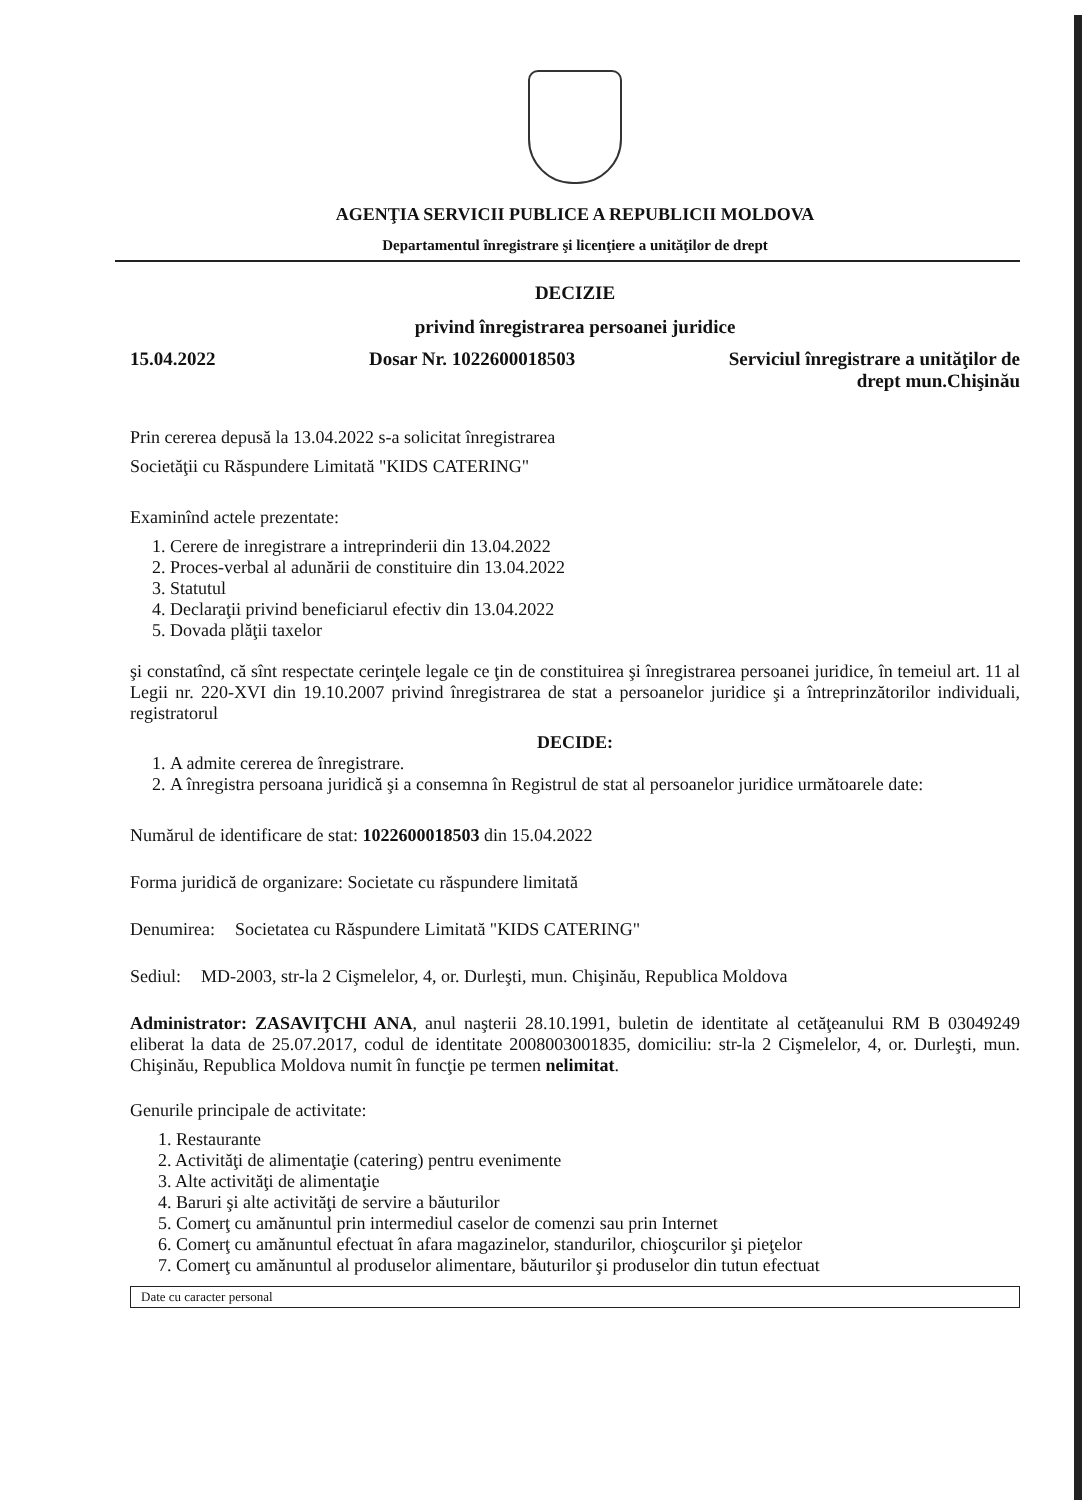AGENŢIA SERVICII PUBLICE A REPUBLICII MOLDOVA
Departamentul înregistrare şi licenţiere a unităţilor de drept
DECIZIE
privind înregistrarea persoanei juridice
15.04.2022 Dosar Nr. 1022600018503 Serviciul înregistrare a unităţilor de
drept mun.Chişinău
Prin cererea depusă la 13.04.2022 s-a solicitat înregistrarea
Societăţii cu Răspundere Limitată "KIDS CATERING"
Examinînd actele prezentate:
1. Cerere de inregistrare a intreprinderii din 13.04.2022
2. Proces-verbal al adunării de constituire din 13.04.2022
3. Statutul
4. Declaraţii privind beneficiarul efectiv din 13.04.2022
5. Dovada plăţii taxelor
şi constatînd, că sînt respectate cerinţele legale ce ţin de constituirea şi înregistrarea persoanei juridice, în temeiul art. 11 al Legii nr. 220-XVI din 19.10.2007 privind înregistrarea de stat a persoanelor juridice şi a întreprinzătorilor individuali, registratorul
DECIDE:
1. A admite cererea de înregistrare.
2. A înregistra persoana juridică şi a consemna în Registrul de stat al persoanelor juridice următoarele date:
Numărul de identificare de stat: 1022600018503 din 15.04.2022
Forma juridică de organizare: Societate cu răspundere limitată
Denumirea: Societatea cu Răspundere Limitată "KIDS CATERING"
Sediul: MD-2003, str-la 2 Cişmelelor, 4, or. Durleşti, mun. Chişinău, Republica Moldova
Administrator: ZASAVIŢCHI ANA, anul naşterii 28.10.1991, buletin de identitate al cetăţeanului RM B 03049249 eliberat la data de 25.07.2017, codul de identitate 2008003001835, domiciliu: str-la 2 Cişmelelor, 4, or. Durleşti, mun. Chişinău, Republica Moldova numit în funcţie pe termen nelimitat.
Genurile principale de activitate:
1. Restaurante
2. Activităţi de alimentaţie (catering) pentru evenimente
3. Alte activităţi de alimentaţie
4. Baruri şi alte activităţi de servire a băuturilor
5. Comerţ cu amănuntul prin intermediul caselor de comenzi sau prin Internet
6. Comerţ cu amănuntul efectuat în afara magazinelor, standurilor, chioşcurilor şi pieţelor
7. Comerţ cu amănuntul al produselor alimentare, băuturilor şi produselor din tutun efectuat
Date cu caracter personal